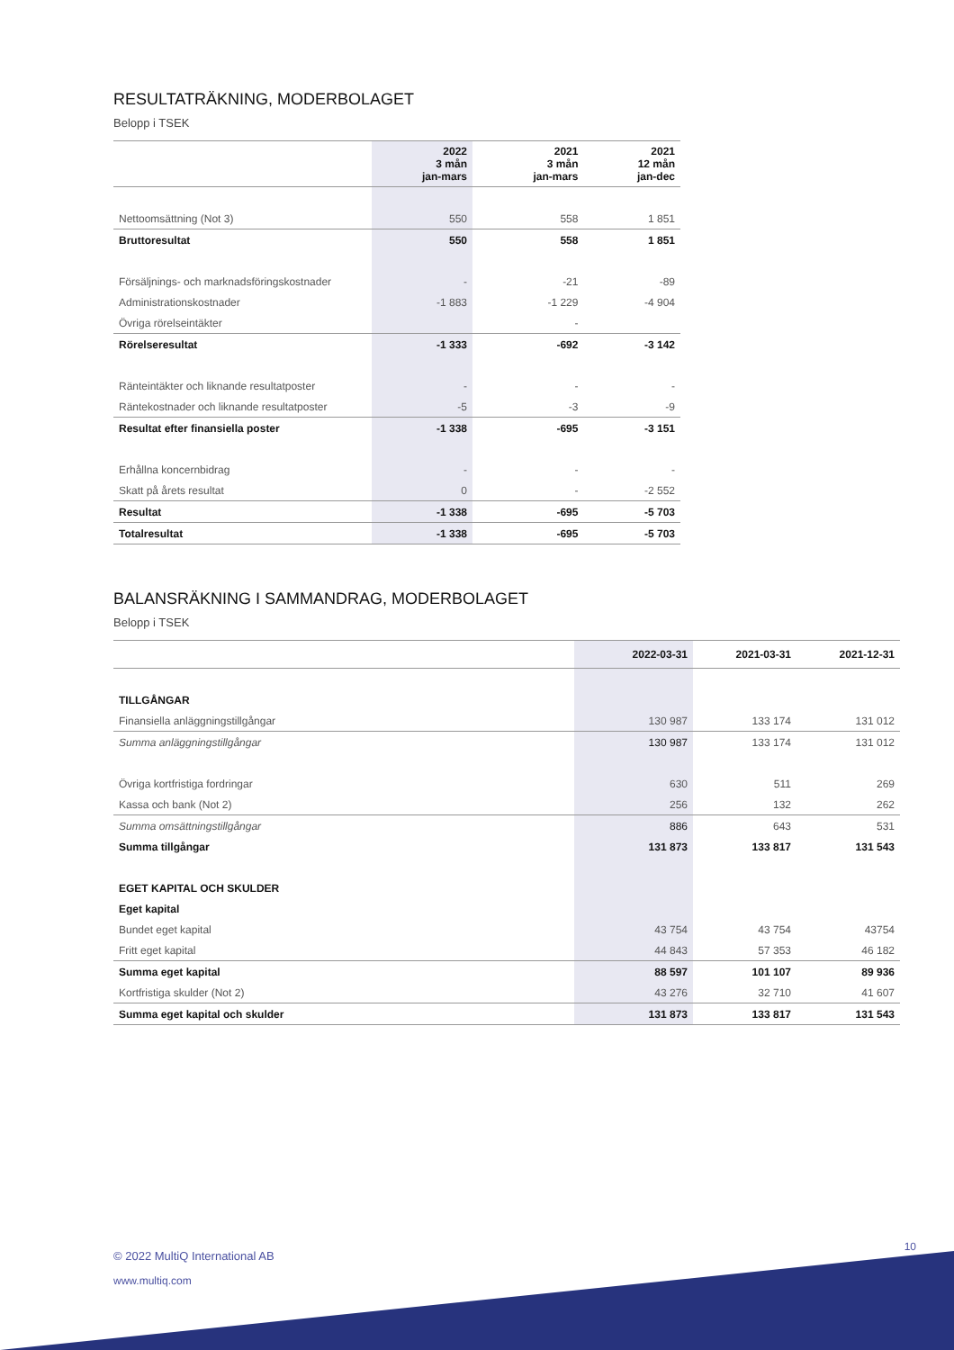RESULTATRÄKNING, MODERBOLAGET
Belopp i TSEK
| | 2022 3 mån jan-mars | 2021 3 mån jan-mars | 2021 12 mån jan-dec |
| --- | --- | --- | --- |
| Nettoomsättning (Not 3) | 550 | 558 | 1 851 |
| Bruttoresultat | 550 | 558 | 1 851 |
| Försäljnings- och marknadsföringskostnader | - | -21 | -89 |
| Administrationskostnader | -1 883 | -1 229 | -4 904 |
| Övriga rörelseintäkter | | - | |
| Rörelseresultat | -1 333 | -692 | -3 142 |
| Ränteintäkter och liknande resultatposter | - | - | - |
| Räntekostnader och liknande resultatposter | -5 | -3 | -9 |
| Resultat efter finansiella poster | -1 338 | -695 | -3 151 |
| Erhållna koncernbidrag | - | - | - |
| Skatt på årets resultat | 0 | - | -2 552 |
| Resultat | -1 338 | -695 | -5 703 |
| Totalresultat | -1 338 | -695 | -5 703 |
BALANSRÄKNING I SAMMANDRAG, MODERBOLAGET
Belopp i TSEK
| | 2022-03-31 | 2021-03-31 | 2021-12-31 |
| --- | --- | --- | --- |
| TILLGÅNGAR | | | |
| Finansiella anläggningstillgångar | 130 987 | 133 174 | 131 012 |
| Summa anläggningstillgångar | 130 987 | 133 174 | 131 012 |
| Övriga kortfristiga fordringar | 630 | 511 | 269 |
| Kassa och bank (Not 2) | 256 | 132 | 262 |
| Summa omsättningstillgångar | 886 | 643 | 531 |
| Summa tillgångar | 131 873 | 133 817 | 131 543 |
| EGET KAPITAL OCH SKULDER | | | |
| Eget kapital | | | |
| Bundet eget kapital | 43 754 | 43 754 | 43754 |
| Fritt eget kapital | 44 843 | 57 353 | 46 182 |
| Summa eget kapital | 88 597 | 101 107 | 89 936 |
| Kortfristiga skulder (Not 2) | 43 276 | 32 710 | 41 607 |
| Summa eget kapital och skulder | 131 873 | 133 817 | 131 543 |
10
© 2022 MultiQ International AB
www.multiq.com